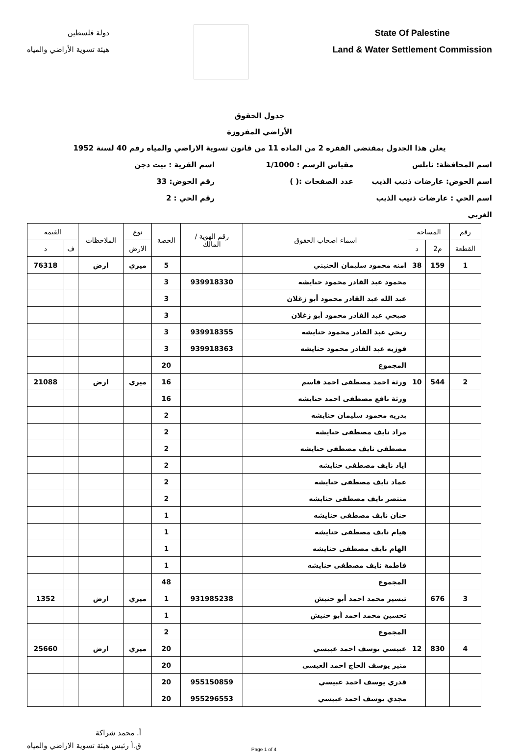دولة فلسطين
هيئة تسوية الأراضي والمياه
State Of Palestine
Land & Water Settlement Commission
جدول الحقوق
الأراضي المفروزة
يعلن هذا الجدول بمقتضى الفقره 2 من الماده 11 من قانون تسوية الاراضي والمياه رقم 40 لسنة 1952
اسم المحافظة: نابلس مقياس الرسم : 1/1000 اسم القرية : بيت دجن
اسم الحوض: عارضات ذنيب الذيب عدد الصفحات :( ) رقم الحوض: 33
اسم الحي : عارضات ذنيب الذيب الغربي رقم الحي : 2
| رقم | المساحه | | اسماء اصحاب الحقوق | رقم الهوية / المالك | الحصة | نوع | الملاحظات | القيمه | |
| --- | --- | --- | --- | --- | --- | --- | --- | --- | --- |
| القطعة | م2 | د | | | | الارض | | ف | د |
| 1 | 159 | 38 | امنه محمود سليمان الحنيني | | 5 | ميري | ارض | | 76318 |
| | | | محمود عبد القادر محمود حنايشه | 939918330 | 3 | | | | |
| | | | عبد الله عبد القادر محمود أبو زغلان | | 3 | | | | |
| | | | صبحي عبد القادر محمود أبو زغلان | | 3 | | | | |
| | | | ربحي عبد القادر محمود حنايشه | 939918355 | 3 | | | | |
| | | | فوزيه عبد القادر محمود حنايشه | 939918363 | 3 | | | | |
| | | | المجموع | | 20 | | | | |
| 2 | 544 | 10 | ورثة احمد مصطفى احمد قاسم | | 16 | ميري | ارض | | 21088 |
| | | | ورثة نافع مصطفى احمد حنايشه | | 16 | | | | |
| | | | بدريه محمود سليمان حنايشه | | 2 | | | | |
| | | | مراد نايف مصطفى حنايشه | | 2 | | | | |
| | | | مصطفى نايف مصطفى حنايشه | | 2 | | | | |
| | | | اياد نايف مصطفى حنايشه | | 2 | | | | |
| | | | عماد نايف مصطفى حنايشه | | 2 | | | | |
| | | | منتصر نايف مصطفى حنايشه | | 2 | | | | |
| | | | حنان نايف مصطفى حنايشه | | 1 | | | | |
| | | | هيام نايف مصطفى حنايشه | | 1 | | | | |
| | | | الهام نايف مصطفى حنايشه | | 1 | | | | |
| | | | فاطمة نايف مصطفى حنايشه | | 1 | | | | |
| | | | المجموع | | 48 | | | | |
| 3 | 676 | | تيسير محمد احمد أبو حنيش | 931985238 | 1 | ميري | ارض | | 1352 |
| | | | تحسين محمد احمد أبو حنيش | | 1 | | | | |
| | | | المجموع | | 2 | | | | |
| 4 | 830 | 12 | عبيسي يوسف احمد عبيسي | | 20 | ميري | ارض | | 25660 |
| | | | منير يوسف الحاج احمد العيسى | | 20 | | | | |
| | | | قدري يوسف احمد عبيسي | 955150859 | 20 | | | | |
| | | | مجدي يوسف احمد عبيسي | 955296553 | 20 | | | | |
أ. محمد شراكة
ق.أ رئيس هيئة تسوية الاراضي والمياه
Page 1 of 4